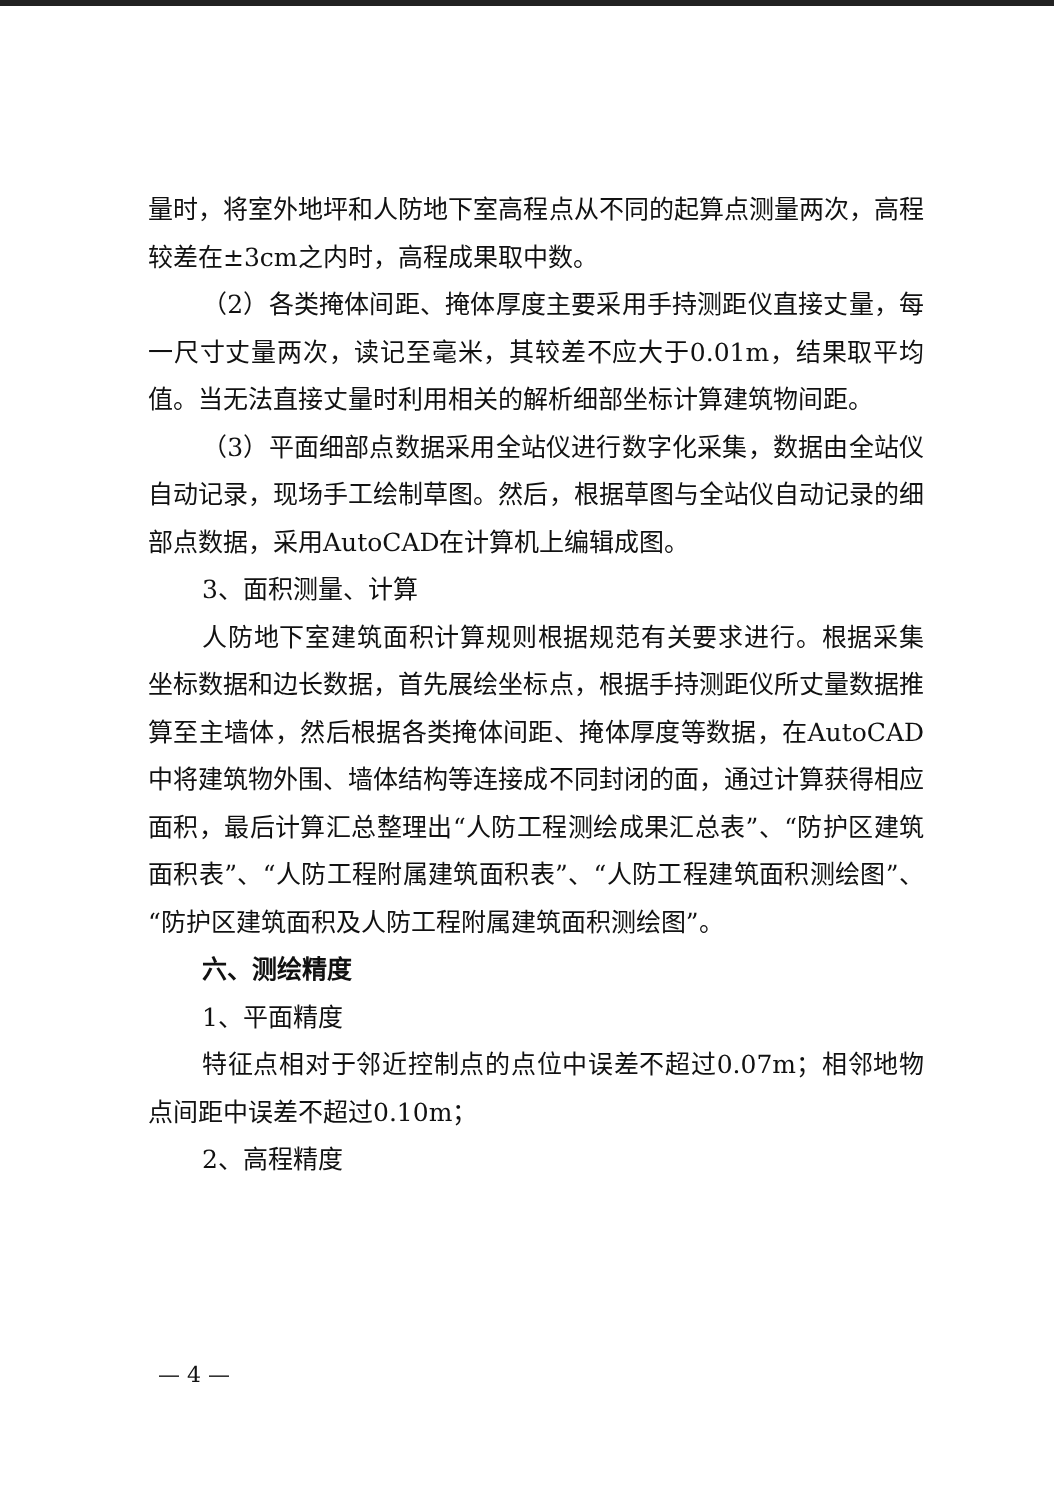量时，将室外地坪和人防地下室高程点从不同的起算点测量两次，高程较差在±3cm之内时，高程成果取中数。
（2）各类掩体间距、掩体厚度主要采用手持测距仪直接丈量，每一尺寸丈量两次，读记至毫米，其较差不应大于0.01m，结果取平均值。当无法直接丈量时利用相关的解析细部坐标计算建筑物间距。
（3）平面细部点数据采用全站仪进行数字化采集，数据由全站仪自动记录，现场手工绘制草图。然后，根据草图与全站仪自动记录的细部点数据，采用AutoCAD在计算机上编辑成图。
3、面积测量、计算
人防地下室建筑面积计算规则根据规范有关要求进行。根据采集坐标数据和边长数据，首先展绘坐标点，根据手持测距仪所丈量数据推算至主墙体，然后根据各类掩体间距、掩体厚度等数据，在AutoCAD中将建筑物外围、墙体结构等连接成不同封闭的面，通过计算获得相应面积，最后计算汇总整理出“人防工程测绘成果汇总表”、“防护区建筑面积表”、“人防工程附属建筑面积表”、“人防工程建筑面积测绘图”、“防护区建筑面积及人防工程附属建筑面积测绘图”。
六、测绘精度
1、平面精度
特征点相对于邻近控制点的点位中误差不超过0.07m；相邻地物点间距中误差不超过0.10m；
2、高程精度
— 4 —